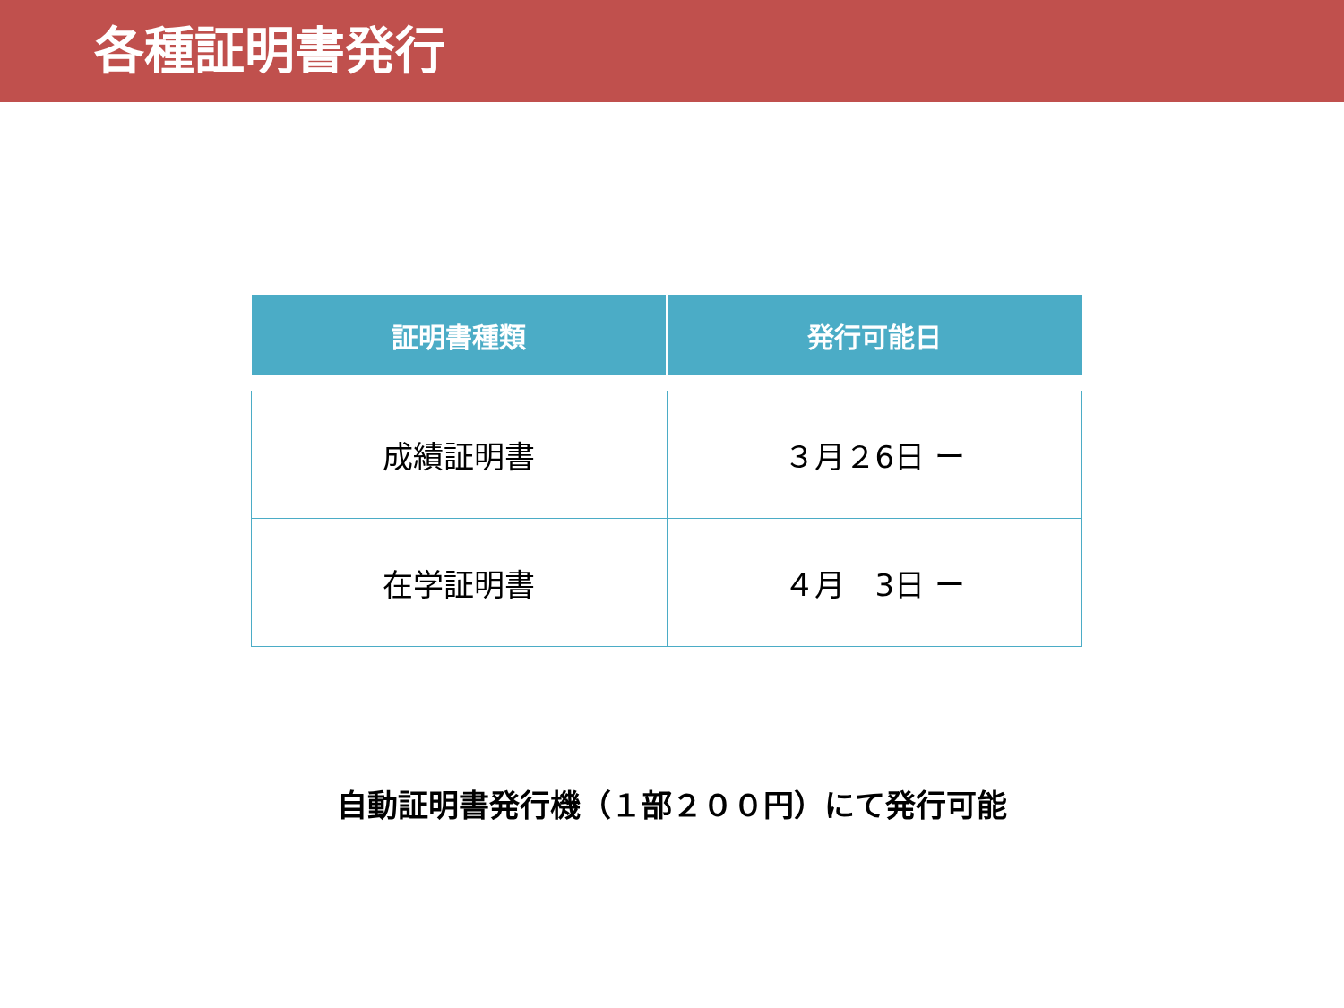各種証明書発行
| 証明書種類 | 発行可能日 |
| --- | --- |
| 成績証明書 | ３月２6日 ー |
| 在学証明書 | ４月 3日 ー |
自動証明書発行機（１部２００円）にて発行可能